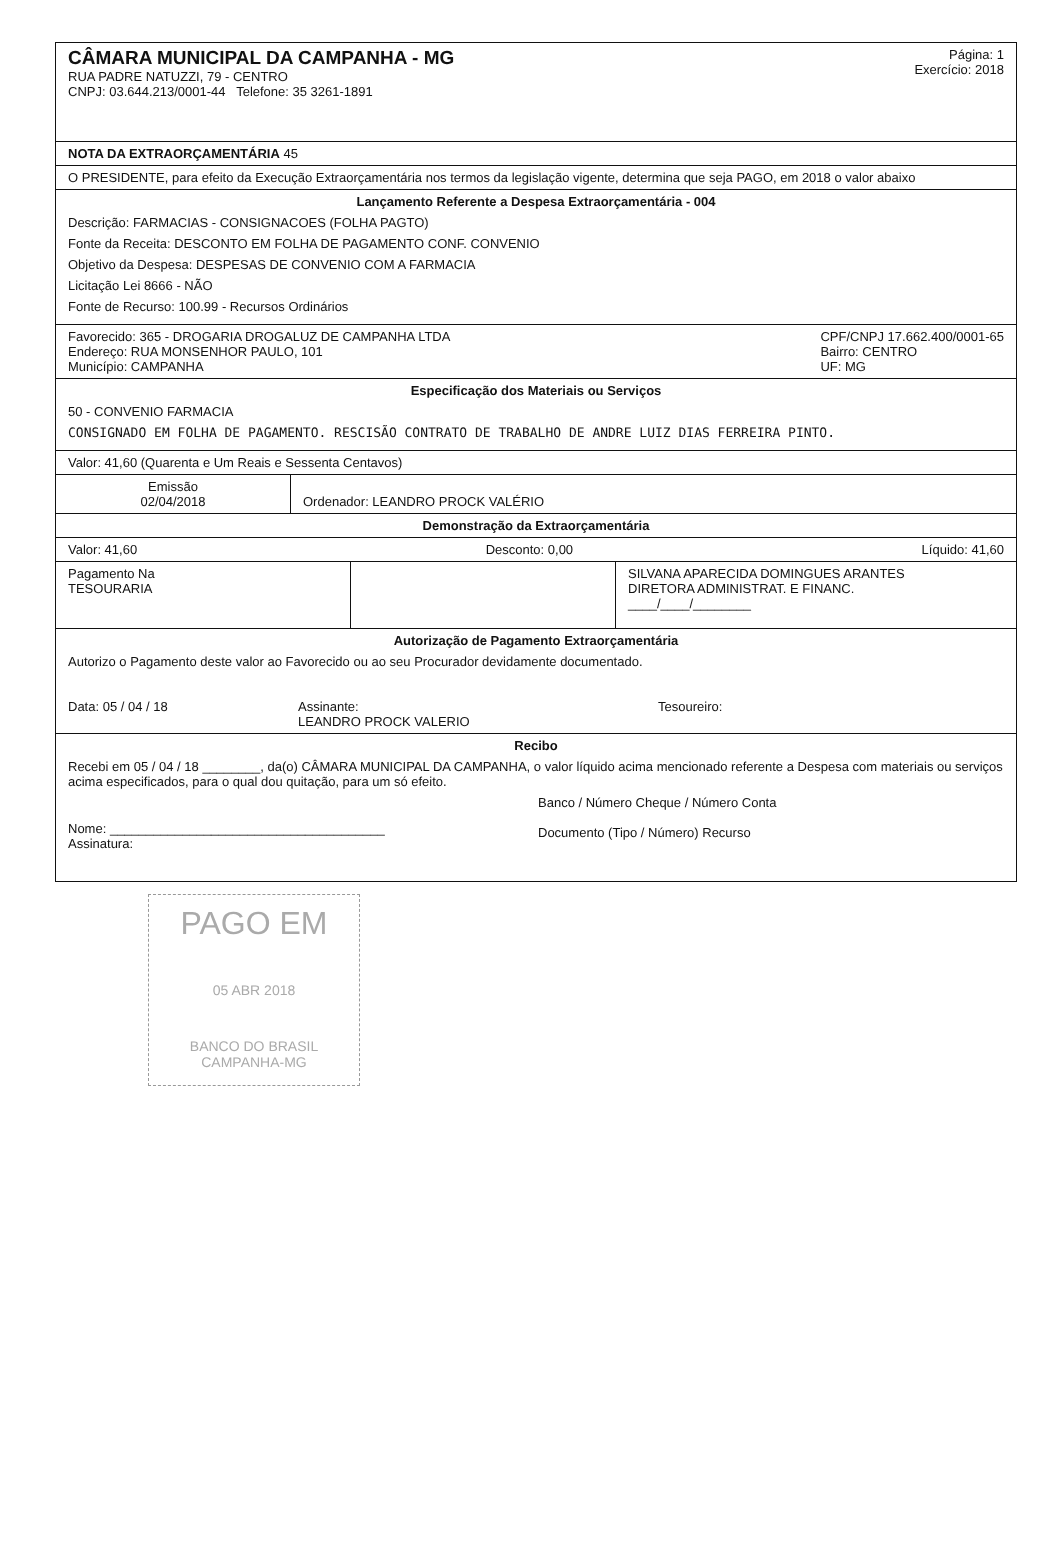CÂMARA MUNICIPAL DA CAMPANHA - MG
RUA PADRE NATUZZI, 79 - CENTRO
CNPJ: 03.644.213/0001-44 Telefone: 35 3261-1891
Página: 1
Exercício: 2018
NOTA DA EXTRAORÇAMENTÁRIA 45
O PRESIDENTE, para efeito da Execução Extraorçamentária nos termos da legislação vigente, determina que seja PAGO, em 2018 o valor abaixo
Lançamento Referente a Despesa Extraorçamentária - 004
Descrição: FARMACIAS - CONSIGNACOES (FOLHA PAGTO)
Fonte da Receita: DESCONTO EM FOLHA DE PAGAMENTO CONF. CONVENIO
Objetivo da Despesa: DESPESAS DE CONVENIO COM A FARMACIA
Licitação Lei 8666 - NÃO
Fonte de Recurso: 100.99 - Recursos Ordinários
Favorecido: 365 - DROGARIA DROGALUZ DE CAMPANHA LTDA
Endereço: RUA MONSENHOR PAULO, 101
Município: CAMPANHA
CPF/CNPJ 17.662.400/0001-65
Bairro: CENTRO
UF: MG
Especificação dos Materiais ou Serviços
50 - CONVENIO FARMACIA
CONSIGNADO EM FOLHA DE PAGAMENTO. RESCISÃO CONTRATO DE TRABALHO DE ANDRE LUIZ DIAS FERREIRA PINTO.
Valor: 41,60 (Quarenta e Um Reais e Sessenta Centavos)
Emissão
02/04/2018
Ordenador: LEANDRO PROCK VALÉRIO
Demonstração da Extraorçamentária
Valor: 41,60 Desconto: 0,00 Líquido: 41,60
Pagamento Na
TESOURARIA
SILVANA APARECIDA DOMINGUES ARANTES
DIRETORA ADMINISTRAT. E FINANC.
____/____/________
Autorização de Pagamento Extraorçamentária
Autorizo o Pagamento deste valor ao Favorecido ou ao seu Procurador devidamente documentado.
Data: 05 / 04 / 18 Assinante:
LEANDRO PROCK VALERIO
Tesoureiro:
Recibo
Recebi em 05 / 04 / 18 ________, da(o) CÂMARA MUNICIPAL DA CAMPANHA, o valor líquido acima mencionado referente a Despesa com materiais ou serviços acima especificados, para o qual dou quitação, para um só efeito.
Nome: ______________________________________
Assinatura:
Banco / Número Cheque / Número Conta
Documento (Tipo / Número) Recurso
PAGO EM
05 ABR 2018
BANCO DO BRASIL
CAMPANHA-MG